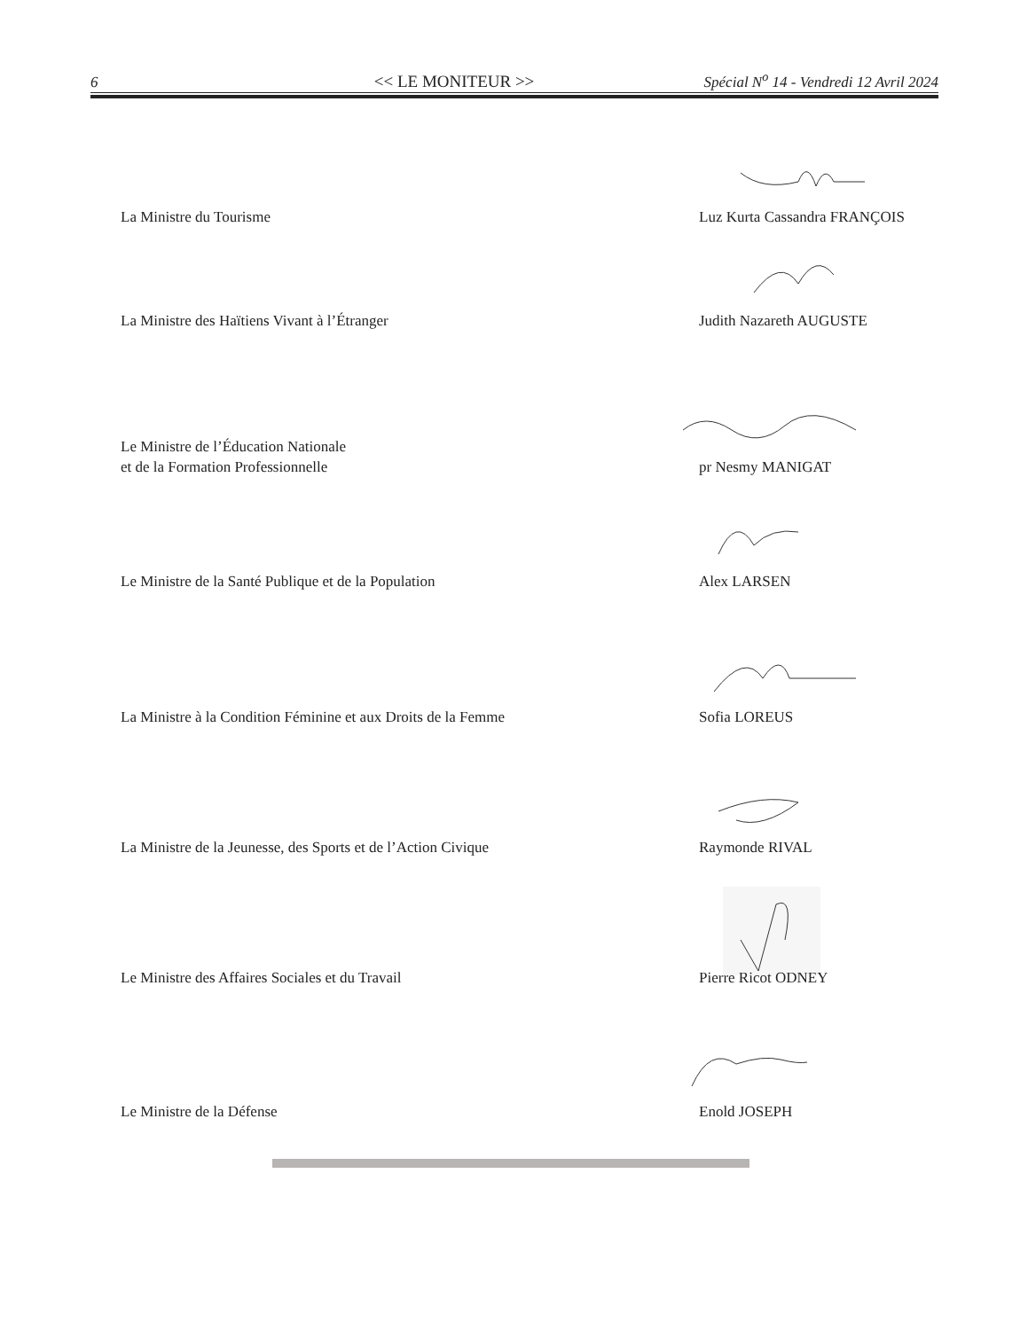6 << LE MONITEUR >> Spécial N<sup>o</sup> 14 - Vendredi 12 Avril 2024
La Ministre du Tourisme Luz Kurta Cassandra FRANÇOIS
La Ministre des Haïtiens Vivant à l’Étranger Judith Nazareth AUGUSTE
Le Ministre de l’Éducation Nationale
et de la Formation Professionnelle
pr Nesmy MANIGAT
Le Ministre de la Santé Publique et de la Population Alex LARSEN
La Ministre à la Condition Féminine et aux Droits de la Femme Sofia LOREUS
La Ministre de la Jeunesse, des Sports et de l’Action Civique Raymonde RIVAL
Le Ministre des Affaires Sociales et du Travail Pierre Ricot ODNEY
Le Ministre de la Défense Enold JOSEPH